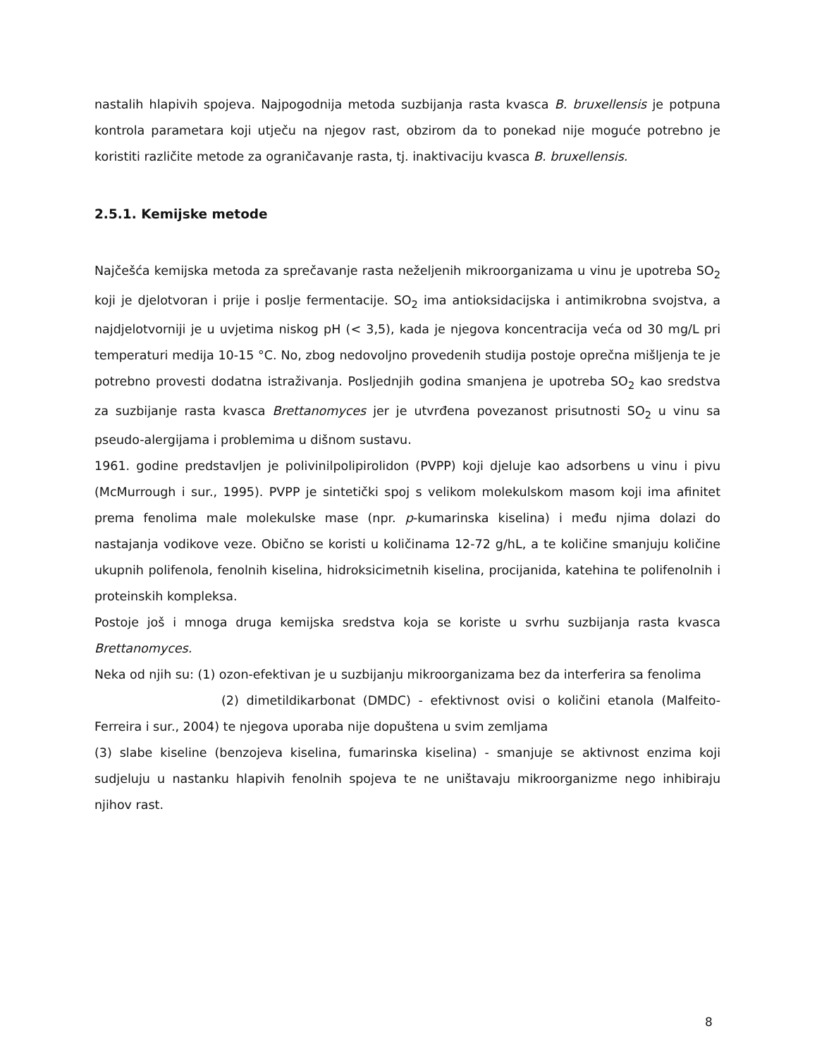nastalih hlapivih spojeva. Najpogodnija metoda suzbijanja rasta kvasca B. bruxellensis je potpuna kontrola parametara koji utječu na njegov rast, obzirom da to ponekad nije moguće potrebno je koristiti različite metode za ograničavanje rasta, tj. inaktivaciju kvasca B. bruxellensis.
2.5.1. Kemijske metode
Najčešća kemijska metoda za sprečavanje rasta neželjenih mikroorganizama u vinu je upotreba SO<sub>2</sub> koji je djelotvoran i prije i poslje fermentacije. SO<sub>2</sub> ima antioksidacijska i antimikrobna svojstva, a najdjelotvorniji je u uvjetima niskog pH (< 3,5), kada je njegova koncentracija veća od 30 mg/L pri temperaturi medija 10-15 °C. No, zbog nedovoljno provedenih studija postoje oprečna mišljenja te je potrebno provesti dodatna istraživanja. Posljednjih godina smanjena je upotreba SO<sub>2</sub> kao sredstva za suzbijanje rasta kvasca Brettanomyces jer je utvrđena povezanost prisutnosti SO<sub>2</sub> u vinu sa pseudo-alergijama i problemima u dišnom sustavu.
1961. godine predstavljen je polivinilpolipirolidon (PVPP) koji djeluje kao adsorbens u vinu i pivu (McMurrough i sur., 1995). PVPP je sintetički spoj s velikom molekulskom masom koji ima afinitet prema fenolima male molekulske mase (npr. p-kumarinska kiselina) i među njima dolazi do nastajanja vodikove veze. Obično se koristi u količinama 12-72 g/hL, a te količine smanjuju količine ukupnih polifenola, fenolnih kiselina, hidroksicimetnih kiselina, procijanida, katehina te polifenolnih i proteinskih kompleksa.
Postoje još i mnoga druga kemijska sredstva koja se koriste u svrhu suzbijanja rasta kvasca Brettanomyces.
Neka od njih su: (1) ozon-efektivan je u suzbijanju mikroorganizama bez da interferira sa fenolima
(2) dimetildikarbonat (DMDC) - efektivnost ovisi o količini etanola (Malfeito-Ferreira i sur., 2004) te njegova uporaba nije dopuštena u svim zemljama
(3) slabe kiseline (benzojeva kiselina, fumarinska kiselina) - smanjuje se aktivnost enzima koji sudjeluju u nastanku hlapivih fenolnih spojeva te ne uništavaju mikroorganizme nego inhibiraju njihov rast.
8